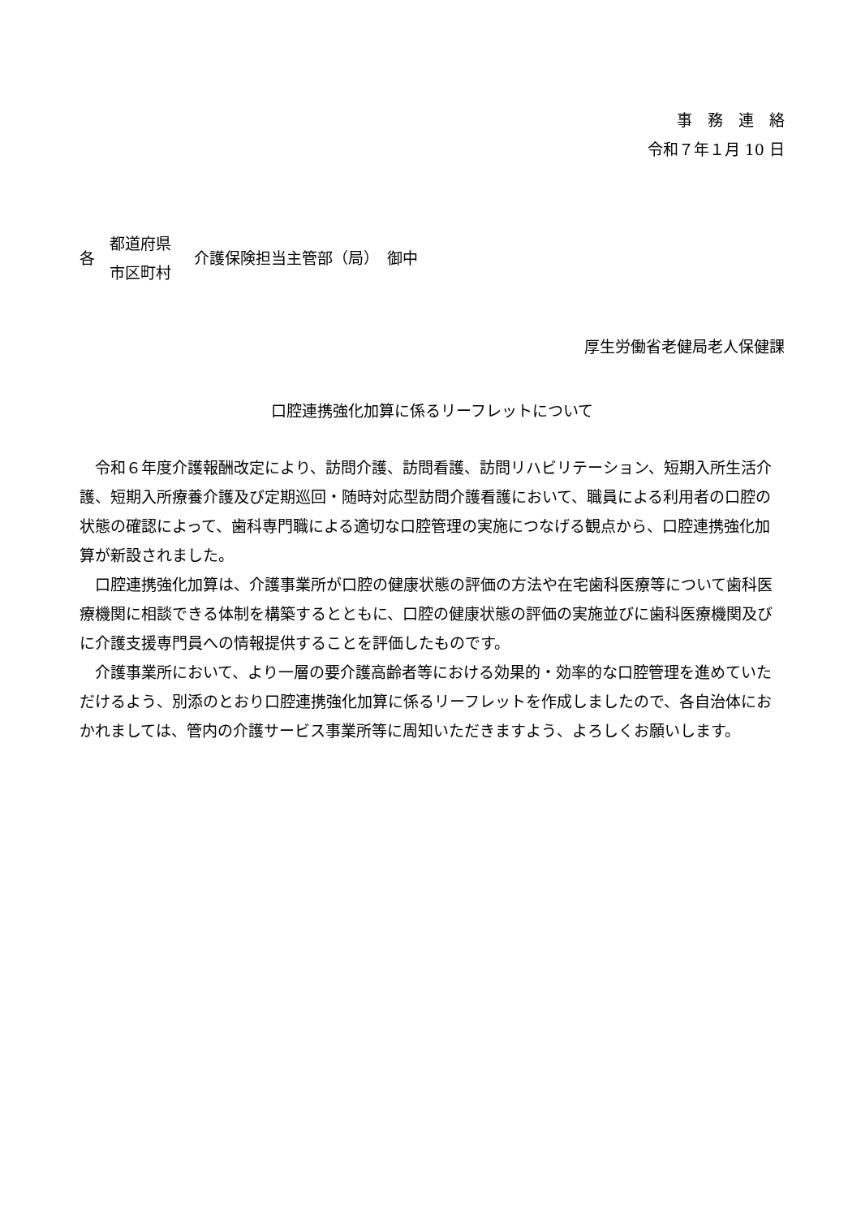事　務　連　絡
令和７年１月 10 日
各
都道府県
市区町村
介護保険担当主管部（局）　御中
厚生労働省老健局老人保健課
口腔連携強化加算に係るリーフレットについて
令和６年度介護報酬改定により、訪問介護、訪問看護、訪問リハビリテーション、短期入所生活介護、短期入所療養介護及び定期巡回・随時対応型訪問介護看護において、職員による利用者の口腔の状態の確認によって、歯科専門職による適切な口腔管理の実施につなげる観点から、口腔連携強化加算が新設されました。
口腔連携強化加算は、介護事業所が口腔の健康状態の評価の方法や在宅歯科医療等について歯科医療機関に相談できる体制を構築するとともに、口腔の健康状態の評価の実施並びに歯科医療機関及びに介護支援専門員への情報提供することを評価したものです。
介護事業所において、より一層の要介護高齢者等における効果的・効率的な口腔管理を進めていただけるよう、別添のとおり口腔連携強化加算に係るリーフレットを作成しましたので、各自治体におかれましては、管内の介護サービス事業所等に周知いただきますよう、よろしくお願いします。